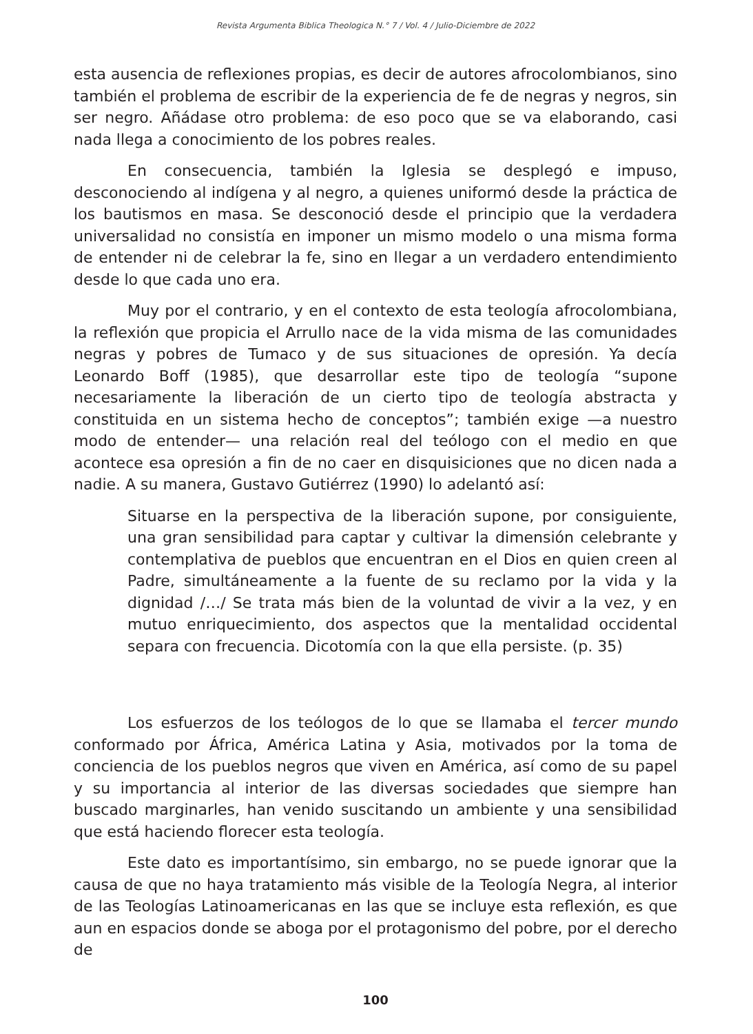Revista Argumenta Biblica Theologica N.° 7 / Vol. 4 / Julio-Diciembre de 2022
esta ausencia de reflexiones propias, es decir de autores afrocolombianos, sino también el problema de escribir de la experiencia de fe de negras y negros, sin ser negro. Añádase otro problema: de eso poco que se va elaborando, casi nada llega a conocimiento de los pobres reales.
En consecuencia, también la Iglesia se desplegó e impuso, desconociendo al indígena y al negro, a quienes uniformó desde la práctica de los bautismos en masa. Se desconoció desde el principio que la verdadera universalidad no consistía en imponer un mismo modelo o una misma forma de entender ni de celebrar la fe, sino en llegar a un verdadero entendimiento desde lo que cada uno era.
Muy por el contrario, y en el contexto de esta teología afrocolombiana, la reflexión que propicia el Arrullo nace de la vida misma de las comunidades negras y pobres de Tumaco y de sus situaciones de opresión. Ya decía Leonardo Boff (1985), que desarrollar este tipo de teología “supone necesariamente la liberación de un cierto tipo de teología abstracta y constituida en un sistema hecho de conceptos”; también exige —a nuestro modo de entender— una relación real del teólogo con el medio en que acontece esa opresión a fin de no caer en disquisiciones que no dicen nada a nadie. A su manera, Gustavo Gutiérrez (1990) lo adelantó así:
Situarse en la perspectiva de la liberación supone, por consiguiente, una gran sensibilidad para captar y cultivar la dimensión celebrante y contemplativa de pueblos que encuentran en el Dios en quien creen al Padre, simultáneamente a la fuente de su reclamo por la vida y la dignidad /…/ Se trata más bien de la voluntad de vivir a la vez, y en mutuo enriquecimiento, dos aspectos que la mentalidad occidental separa con frecuencia. Dicotomía con la que ella persiste. (p. 35)
Los esfuerzos de los teólogos de lo que se llamaba el tercer mundo conformado por África, América Latina y Asia, motivados por la toma de conciencia de los pueblos negros que viven en América, así como de su papel y su importancia al interior de las diversas sociedades que siempre han buscado marginarles, han venido suscitando un ambiente y una sensibilidad que está haciendo florecer esta teología.
Este dato es importantísimo, sin embargo, no se puede ignorar que la causa de que no haya tratamiento más visible de la Teología Negra, al interior de las Teologías Latinoamericanas en las que se incluye esta reflexión, es que aun en espacios donde se aboga por el protagonismo del pobre, por el derecho de
100